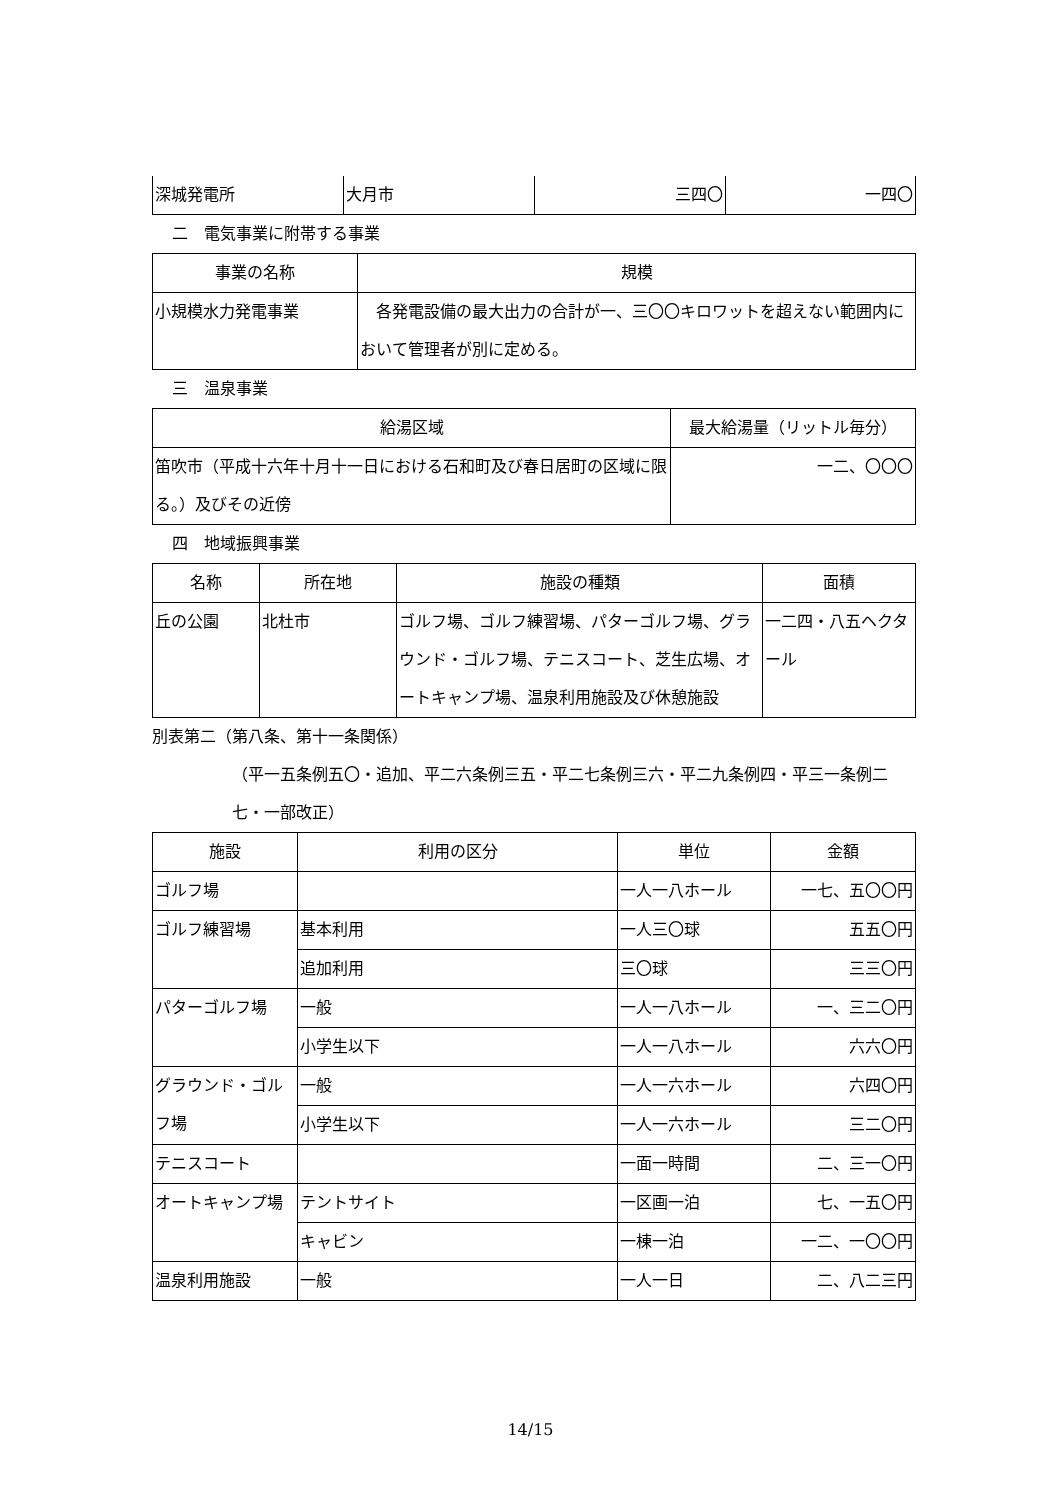| 深城発電所 | 大月市 | 三四〇 | 一四〇 |
二　電気事業に附帯する事業
| 事業の名称 | 規模 |
| --- | --- |
| 小規模水力発電事業 | 各発電設備の最大出力の合計が一、三〇〇キロワットを超えない範囲内において管理者が別に定める。 |
三　温泉事業
| 給湯区域 | 最大給湯量（リットル毎分） |
| --- | --- |
| 笛吹市（平成十六年十月十一日における石和町及び春日居町の区域に限る。）及びその近傍 | 一二、〇〇〇 |
四　地域振興事業
| 名称 | 所在地 | 施設の種類 | 面積 |
| --- | --- | --- | --- |
| 丘の公園 | 北杜市 | ゴルフ場、ゴルフ練習場、パターゴルフ場、グラウンド・ゴルフ場、テニスコート、芝生広場、オートキャンプ場、温泉利用施設及び休憩施設 | 一二四・八五ヘクタール |
別表第二（第八条、第十一条関係）
（平一五条例五〇・追加、平二六条例三五・平二七条例三六・平二九条例四・平三一条例二七・一部改正）
| 施設 | 利用の区分 | 単位 | 金額 |
| --- | --- | --- | --- |
| ゴルフ場 | | 一人一八ホール | 一七、五〇〇円 |
| ゴルフ練習場 | 基本利用 | 一人三〇球 | 五五〇円 |
| | 追加利用 | 三〇球 | 三三〇円 |
| パターゴルフ場 | 一般 | 一人一八ホール | 一、三二〇円 |
| | 小学生以下 | 一人一八ホール | 六六〇円 |
| グラウンド・ゴルフ場 | 一般 | 一人一六ホール | 六四〇円 |
| | 小学生以下 | 一人一六ホール | 三二〇円 |
| テニスコート | | 一面一時間 | 二、三一〇円 |
| オートキャンプ場 | テントサイト | 一区画一泊 | 七、一五〇円 |
| | キャビン | 一棟一泊 | 一二、一〇〇円 |
| 温泉利用施設 | 一般 | 一人一日 | 二、八二三円 |
14/15